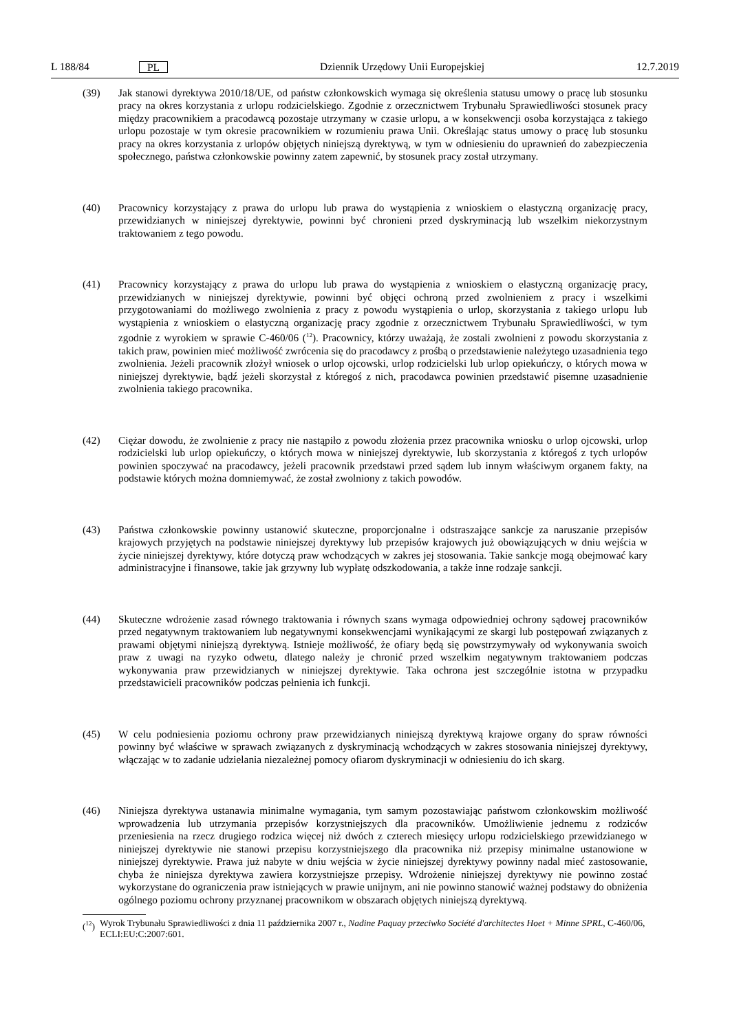L 188/84 PL Dziennik Urzędowy Unii Europejskiej 12.7.2019
(39) Jak stanowi dyrektywa 2010/18/UE, od państw członkowskich wymaga się określenia statusu umowy o pracę lub stosunku pracy na okres korzystania z urlopu rodzicielskiego. Zgodnie z orzecznictwem Trybunału Sprawiedliwości stosunek pracy między pracownikiem a pracodawcą pozostaje utrzymany w czasie urlopu, a w konsekwencji osoba korzystająca z takiego urlopu pozostaje w tym okresie pracownikiem w rozumieniu prawa Unii. Określając status umowy o pracę lub stosunku pracy na okres korzystania z urlopów objętych niniejszą dyrektywą, w tym w odniesieniu do uprawnień do zabezpieczenia społecznego, państwa członkowskie powinny zatem zapewnić, by stosunek pracy został utrzymany.
(40) Pracownicy korzystający z prawa do urlopu lub prawa do wystąpienia z wnioskiem o elastyczną organizację pracy, przewidzianych w niniejszej dyrektywie, powinni być chronieni przed dyskryminacją lub wszelkim niekorzystnym traktowaniem z tego powodu.
(41) Pracownicy korzystający z prawa do urlopu lub prawa do wystąpienia z wnioskiem o elastyczną organizację pracy, przewidzianych w niniejszej dyrektywie, powinni być objęci ochroną przed zwolnieniem z pracy i wszelkimi przygotowaniami do możliwego zwolnienia z pracy z powodu wystąpienia o urlop, skorzystania z takiego urlopu lub wystąpienia z wnioskiem o elastyczną organizację pracy zgodnie z orzecznictwem Trybunału Sprawiedliwości, w tym zgodnie z wyrokiem w sprawie C-460/06 (<sup>12</sup>). Pracownicy, którzy uważają, że zostali zwolnieni z powodu skorzystania z takich praw, powinien mieć możliwość zwrócenia się do pracodawcy z prośbą o przedstawienie należytego uzasadnienia tego zwolnienia. Jeżeli pracownik złożył wniosek o urlop ojcowski, urlop rodzicielski lub urlop opiekuńczy, o których mowa w niniejszej dyrektywie, bądź jeżeli skorzystał z któregoś z nich, pracodawca powinien przedstawić pisemne uzasadnienie zwolnienia takiego pracownika.
(42) Ciężar dowodu, że zwolnienie z pracy nie nastąpiło z powodu złożenia przez pracownika wniosku o urlop ojcowski, urlop rodzicielski lub urlop opiekuńczy, o których mowa w niniejszej dyrektywie, lub skorzystania z któregoś z tych urlopów powinien spoczywać na pracodawcy, jeżeli pracownik przedstawi przed sądem lub innym właściwym organem fakty, na podstawie których można domniemywać, że został zwolniony z takich powodów.
(43) Państwa członkowskie powinny ustanowić skuteczne, proporcjonalne i odstraszające sankcje za naruszanie przepisów krajowych przyjętych na podstawie niniejszej dyrektywy lub przepisów krajowych już obowiązujących w dniu wejścia w życie niniejszej dyrektywy, które dotyczą praw wchodzących w zakres jej stosowania. Takie sankcje mogą obejmować kary administracyjne i finansowe, takie jak grzywny lub wypłatę odszkodowania, a także inne rodzaje sankcji.
(44) Skuteczne wdrożenie zasad równego traktowania i równych szans wymaga odpowiedniej ochrony sądowej pracowników przed negatywnym traktowaniem lub negatywnymi konsekwencjami wynikającymi ze skargi lub postępowań związanych z prawami objętymi niniejszą dyrektywą. Istnieje możliwość, że ofiary będą się powstrzymywały od wykonywania swoich praw z uwagi na ryzyko odwetu, dlatego należy je chronić przed wszelkim negatywnym traktowaniem podczas wykonywania praw przewidzianych w niniejszej dyrektywie. Taka ochrona jest szczególnie istotna w przypadku przedstawicieli pracowników podczas pełnienia ich funkcji.
(45) W celu podniesienia poziomu ochrony praw przewidzianych niniejszą dyrektywą krajowe organy do spraw równości powinny być właściwe w sprawach związanych z dyskryminacją wchodzących w zakres stosowania niniejszej dyrektywy, włączając w to zadanie udzielania niezależnej pomocy ofiarom dyskryminacji w odniesieniu do ich skarg.
(46) Niniejsza dyrektywa ustanawia minimalne wymagania, tym samym pozostawiając państwom członkowskim możliwość wprowadzenia lub utrzymania przepisów korzystniejszych dla pracowników. Umożliwienie jednemu z rodziców przeniesienia na rzecz drugiego rodzica więcej niż dwóch z czterech miesięcy urlopu rodzicielskiego przewidzianego w niniejszej dyrektywie nie stanowi przepisu korzystniejszego dla pracownika niż przepisy minimalne ustanowione w niniejszej dyrektywie. Prawa już nabyte w dniu wejścia w życie niniejszej dyrektywy powinny nadal mieć zastosowanie, chyba że niniejsza dyrektywa zawiera korzystniejsze przepisy. Wdrożenie niniejszej dyrektywy nie powinno zostać wykorzystane do ograniczenia praw istniejących w prawie unijnym, ani nie powinno stanowić ważnej podstawy do obniżenia ogólnego poziomu ochrony przyznanej pracownikom w obszarach objętych niniejszą dyrektywą.
(<sup>12</sup>) Wyrok Trybunału Sprawiedliwości z dnia 11 października 2007 r., Nadine Paquay przeciwko Société d'architectes Hoet + Minne SPRL, C-460/06, ECLI:EU:C:2007:601.